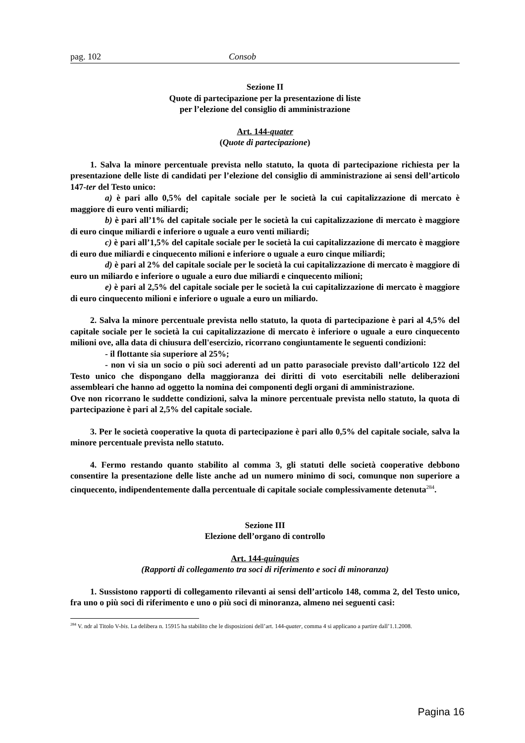pag. 102 Consob
Sezione II
Quote di partecipazione per la presentazione di liste
per l’elezione del consiglio di amministrazione
Art. 144-quater
(Quote di partecipazione)
1. Salva la minore percentuale prevista nello statuto, la quota di partecipazione richiesta per la presentazione delle liste di candidati per l’elezione del consiglio di amministrazione ai sensi dell’articolo 147-ter del Testo unico:
a) è pari allo 0,5% del capitale sociale per le società la cui capitalizzazione di mercato è maggiore di euro venti miliardi;
b) è pari all’1% del capitale sociale per le società la cui capitalizzazione di mercato è maggiore di euro cinque miliardi e inferiore o uguale a euro venti miliardi;
c) è pari all’1,5% del capitale sociale per le società la cui capitalizzazione di mercato è maggiore di euro due miliardi e cinquecento milioni e inferiore o uguale a euro cinque miliardi;
d) è pari al 2% del capitale sociale per le società la cui capitalizzazione di mercato è maggiore di euro un miliardo e inferiore o uguale a euro due miliardi e cinquecento milioni;
e) è pari al 2,5% del capitale sociale per le società la cui capitalizzazione di mercato è maggiore di euro cinquecento milioni e inferiore o uguale a euro un miliardo.
2. Salva la minore percentuale prevista nello statuto, la quota di partecipazione è pari al 4,5% del capitale sociale per le società la cui capitalizzazione di mercato è inferiore o uguale a euro cinquecento milioni ove, alla data di chiusura dell'esercizio, ricorrano congiuntamente le seguenti condizioni:
- il flottante sia superiore al 25%;
- non vi sia un socio o più soci aderenti ad un patto parasociale previsto dall’articolo 122 del Testo unico che dispongano della maggioranza dei diritti di voto esercitabili nelle deliberazioni assembleari che hanno ad oggetto la nomina dei componenti degli organi di amministrazione.
Ove non ricorrano le suddette condizioni, salva la minore percentuale prevista nello statuto, la quota di partecipazione è pari al 2,5% del capitale sociale.
3. Per le società cooperative la quota di partecipazione è pari allo 0,5% del capitale sociale, salva la minore percentuale prevista nello statuto.
4. Fermo restando quanto stabilito al comma 3, gli statuti delle società cooperative debbono consentire la presentazione delle liste anche ad un numero minimo di soci, comunque non superiore a cinquecento, indipendentemente dalla percentuale di capitale sociale complessivamente detenuta<sup>284</sup>.
Sezione III
Elezione dell’organo di controllo
Art. 144-quinquies
(Rapporti di collegamento tra soci di riferimento e soci di minoranza)
1. Sussistono rapporti di collegamento rilevanti ai sensi dell’articolo 148, comma 2, del Testo unico, fra uno o più soci di riferimento e uno o più soci di minoranza, almeno nei seguenti casi:
<sup>284</sup> V. ndr al Titolo V-bis. La delibera n. 15915 ha stabilito che le disposizioni dell’art. 144-quater, comma 4 si applicano a partire dall’1.1.2008.
Pagina 16